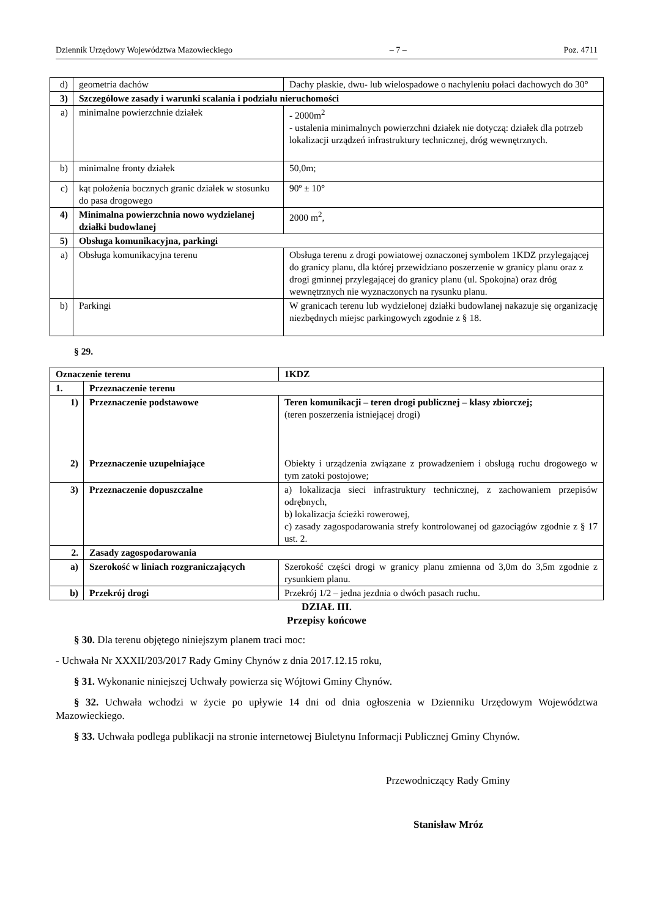Dziennik Urzędowy Województwa Mazowieckiego – 7 – Poz. 4711
| d) | geometria dachów | Dachy płaskie, dwu- lub wielospadowe o nachyleniu połaci dachowych do 30° |
| 3) | Szczegółowe zasady i warunki scalania i podziału nieruchomości | |
| a) | minimalne powierzchnie działek | - 2000m<sup>2</sup> - ustalenia minimalnych powierzchni działek nie dotyczą: działek dla potrzeb lokalizacji urządzeń infrastruktury technicznej, dróg wewnętrznych. |
| b) | minimalne fronty działek | 50,0m; |
| c) | kąt położenia bocznych granic działek w stosunku do pasa drogowego | 90º ± 10° |
| 4) | Minimalna powierzchnia nowo wydzielanej działki budowlanej | 2000 m<sup>2</sup>, |
| 5) | Obsługa komunikacyjna, parkingi | |
| a) | Obsługa komunikacyjna terenu | Obsługa terenu z drogi powiatowej oznaczonej symbolem 1KDZ przylegającej do granicy planu, dla której przewidziano poszerzenie w granicy planu oraz z drogi gminnej przylegającej do granicy planu (ul. Spokojna) oraz dróg wewnętrznych nie wyznaczonych na rysunku planu. |
| b) | Parkingi | W granicach terenu lub wydzielonej działki budowlanej nakazuje się organizację niezbędnych miejsc parkingowych zgodnie z § 18. |
§ 29.
| Oznaczenie terenu | | 1KDZ |
| 1. | Przeznaczenie terenu | |
| 1) 2) | Przeznaczenie podstawowe Przeznaczenie uzupełniające | Teren komunikacji – teren drogi publicznej – klasy zbiorczej; (teren poszerzenia istniejącej drogi) Obiekty i urządzenia związane z prowadzeniem i obsługą ruchu drogowego w tym zatoki postojowe; |
| 3) | Przeznaczenie dopuszczalne | a) lokalizacja sieci infrastruktury technicznej, z zachowaniem przepisów odrębnych, b) lokalizacja ścieżki rowerowej, c) zasady zagospodarowania strefy kontrolowanej od gazociągów zgodnie z § 17 ust. 2. |
| 2. | Zasady zagospodarowania | |
| a) | Szerokość w liniach rozgraniczających | Szerokość części drogi w granicy planu zmienna od 3,0m do 3,5m zgodnie z rysunkiem planu. |
| b) | Przekrój drogi | Przekrój 1/2 – jedna jezdnia o dwóch pasach ruchu. |
DZIAŁ III.
Przepisy końcowe
§ 30. Dla terenu objętego niniejszym planem traci moc:
- Uchwała Nr XXXII/203/2017 Rady Gminy Chynów z dnia 2017.12.15 roku,
§ 31. Wykonanie niniejszej Uchwały powierza się Wójtowi Gminy Chynów.
§ 32. Uchwała wchodzi w życie po upływie 14 dni od dnia ogłoszenia w Dzienniku Urzędowym Województwa Mazowieckiego.
§ 33. Uchwała podlega publikacji na stronie internetowej Biuletynu Informacji Publicznej Gminy Chynów.
Przewodniczący Rady Gminy
Stanisław Mróz